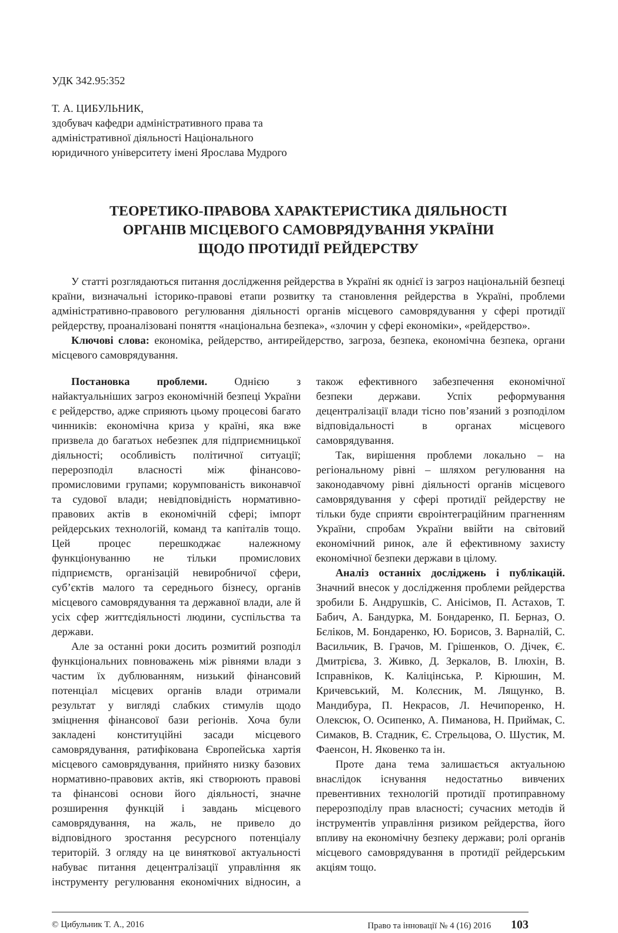УДК 342.95:352
Т. А. ЦИБУЛЬНИК,
здобувач кафедри адміністративного права та адміністративної діяльності Національного юридичного університету імені Ярослава Мудрого
ТЕОРЕТИКО-ПРАВОВА ХАРАКТЕРИСТИКА ДІЯЛЬНОСТІ
ОРГАНІВ МІСЦЕВОГО САМОВРЯДУВАННЯ УКРАЇНИ
ЩОДО ПРОТИДІЇ РЕЙДЕРСТВУ
У статті розглядаються питання дослідження рейдерства в Україні як однієї із загроз національній безпеці країни, визначальні історико-правові етапи розвитку та становлення рейдерства в Україні, проблеми адміністративно-правового регулювання діяльності органів місцевого самоврядування у сфері протидії рейдерству, проаналізовані поняття «національна безпека», «злочин у сфері економіки», «рейдерство».
Ключові слова: економіка, рейдерство, антирейдерство, загроза, безпека, економічна безпека, органи місцевого самоврядування.
Постановка проблеми. Однією з найактуальніших загроз економічній безпеці України є рейдерство, адже сприяють цьому процесові багато чинників: економічна криза у країні, яка вже призвела до багатьох небезпек для підприємницької діяльності; особливість політичної ситуації; перерозподіл власності між фінансово-промисловими групами; корумпованість виконавчої та судової влади; невідповідність нормативно-правових актів в економічній сфері; імпорт рейдерських технологій, команд та капіталів тощо. Цей процес перешкоджає належному функціонуванню не тільки промислових підприємств, організацій невиробничої сфери, суб’єктів малого та середнього бізнесу, органів місцевого самоврядування та державної влади, але й усіх сфер життєдіяльності людини, суспільства та держави.
Але за останні роки досить розмитий розподіл функціональних повноважень між рівнями влади з частим їх дублюванням, низький фінансовий потенціал місцевих органів влади отримали результат у вигляді слабких стимулів щодо зміцнення фінансової бази регіонів. Хоча були закладені конституційні засади місцевого самоврядування, ратифікована Європейська хартія місцевого самоврядування, прийнято низку базових нормативно-правових актів, які створюють правові та фінансові основи його діяльності, значне розширення функцій і завдань місцевого самоврядування, на жаль, не привело до відповідного зростання ресурсного потенціалу територій. З огляду на це виняткової актуальності набуває питання децентралізації управління як інструменту регулювання економічних відносин, а також ефективного забезпечення економічної безпеки держави. Успіх реформування децентралізації влади тісно пов’язаний з розподілом відповідальності в органах місцевого самоврядування.
Так, вирішення проблеми локально – на регіональному рівні – шляхом регулювання на законодавчому рівні діяльності органів місцевого самоврядування у сфері протидії рейдерству не тільки буде сприяти євроінтеграційним прагненням України, спробам України ввійти на світовий економічний ринок, але й ефективному захисту економічної безпеки держави в цілому.
Аналіз останніх досліджень і публікацій. Значний внесок у дослідження проблеми рейдерства зробили Б. Андрушків, С. Анісімов, П. Астахов, Т. Бабич, А. Бандурка, М. Бондаренко, П. Берназ, О. Бєліков, М. Бондаренко, Ю. Борисов, З. Варналій, С. Васильчик, В. Грачов, М. Грішенков, О. Дічек, Є. Дмитрієва, З. Живко, Д. Зеркалов, В. Ілюхін, В. Ісправніков, К. Каліцінська, Р. Кірюшин, М. Кричевський, М. Колєсник, М. Лящунко, В. Мандибура, П. Некрасов, Л. Нечипоренко, Н. Олексюк, О. Осипенко, А. Пиманова, Н. Приймак, С. Симаков, В. Стадник, Є. Стрельцова, О. Шустик, М. Фаенсон, Н. Яковенко та ін.
Проте дана тема залишається актуальною внаслідок існування недостатньо вивчених превентивних технологій протидії протиправному перерозподілу прав власності; сучасних методів й інструментів управління ризиком рейдерства, його впливу на економічну безпеку держави; ролі органів місцевого самоврядування в протидії рейдерським акціям тощо.
© Цибульник Т. А., 2016 Право та інновації № 4 (16) 2016 103